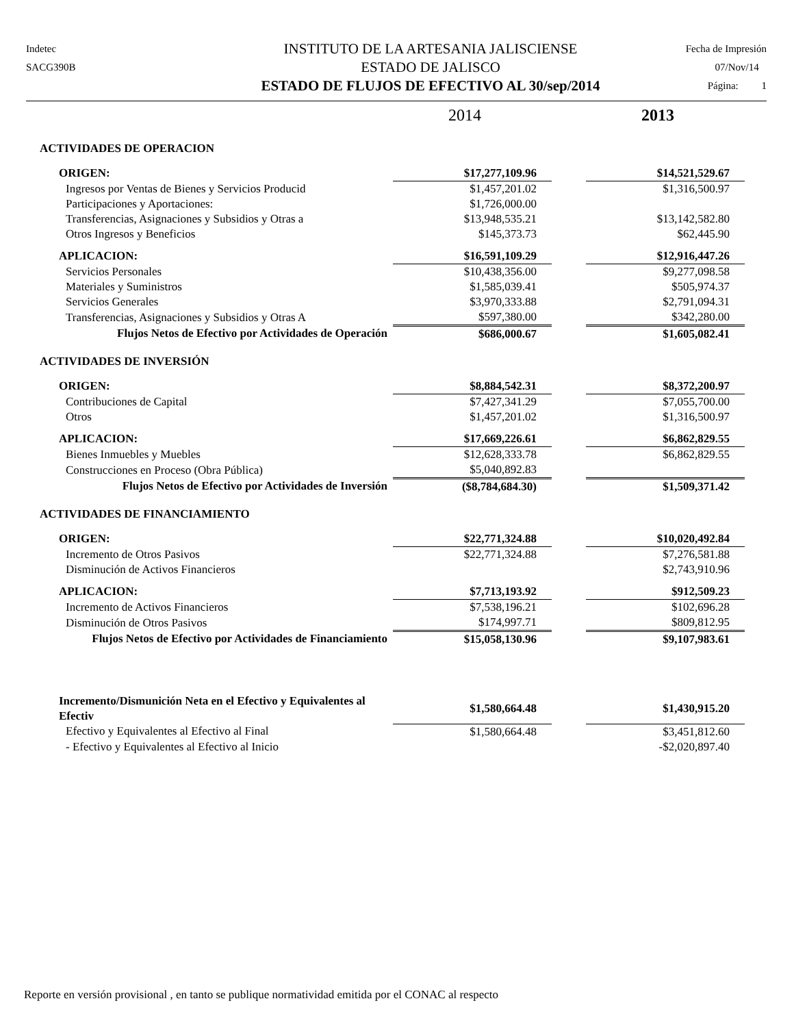Indetec
SACG390B
INSTITUTO DE LA ARTESANIA JALISCIENSE
ESTADO DE JALISCO
ESTADO DE FLUJOS DE EFECTIVO AL 30/sep/2014
Fecha de Impresión
07/Nov/14
Página: 1
| | 2014 | | 2013 |
| ACTIVIDADES DE OPERACION | | | |
| ORIGEN: | $17,277,109.96 | | $14,521,529.67 |
| Ingresos por Ventas de Bienes y Servicios Producid | $1,457,201.02 | | $1,316,500.97 |
| Participaciones y Aportaciones: | $1,726,000.00 | | |
| Transferencias, Asignaciones y Subsidios y Otras a | $13,948,535.21 | | $13,142,582.80 |
| Otros Ingresos y Beneficios | $145,373.73 | | $62,445.90 |
| APLICACION: | $16,591,109.29 | | $12,916,447.26 |
| Servicios Personales | $10,438,356.00 | | $9,277,098.58 |
| Materiales y Suministros | $1,585,039.41 | | $505,974.37 |
| Servicios Generales | $3,970,333.88 | | $2,791,094.31 |
| Transferencias, Asignaciones y Subsidios y Otras A | $597,380.00 | | $342,280.00 |
| Flujos Netos de Efectivo por Actividades de Operación | $686,000.67 | | $1,605,082.41 |
| ACTIVIDADES DE INVERSIÓN | | | |
| ORIGEN: | $8,884,542.31 | | $8,372,200.97 |
| Contribuciones de Capital | $7,427,341.29 | | $7,055,700.00 |
| Otros | $1,457,201.02 | | $1,316,500.97 |
| APLICACION: | $17,669,226.61 | | $6,862,829.55 |
| Bienes Inmuebles y Muebles | $12,628,333.78 | | $6,862,829.55 |
| Construcciones en Proceso (Obra Pública) | $5,040,892.83 | | |
| Flujos Netos de Efectivo por Actividades de Inversión | ($8,784,684.30) | | $1,509,371.42 |
| ACTIVIDADES DE FINANCIAMIENTO | | | |
| ORIGEN: | $22,771,324.88 | | $10,020,492.84 |
| Incremento de Otros Pasivos | $22,771,324.88 | | $7,276,581.88 |
| Disminución de Activos Financieros | | | $2,743,910.96 |
| APLICACION: | $7,713,193.92 | | $912,509.23 |
| Incremento de Activos Financieros | $7,538,196.21 | | $102,696.28 |
| Disminución de Otros Pasivos | $174,997.71 | | $809,812.95 |
| Flujos Netos de Efectivo por Actividades de Financiamiento | $15,058,130.96 | | $9,107,983.61 |
| Incremento/Dismunición Neta en el Efectivo y Equivalentes al Efectiv | $1,580,664.48 | | $1,430,915.20 |
| Efectivo y Equivalentes al Efectivo al Final | $1,580,664.48 | | $3,451,812.60 |
| - Efectivo y Equivalentes al Efectivo al Inicio | | | -$2,020,897.40 |
Reporte en versión provisional , en tanto se publique normatividad emitida por el CONAC al respecto